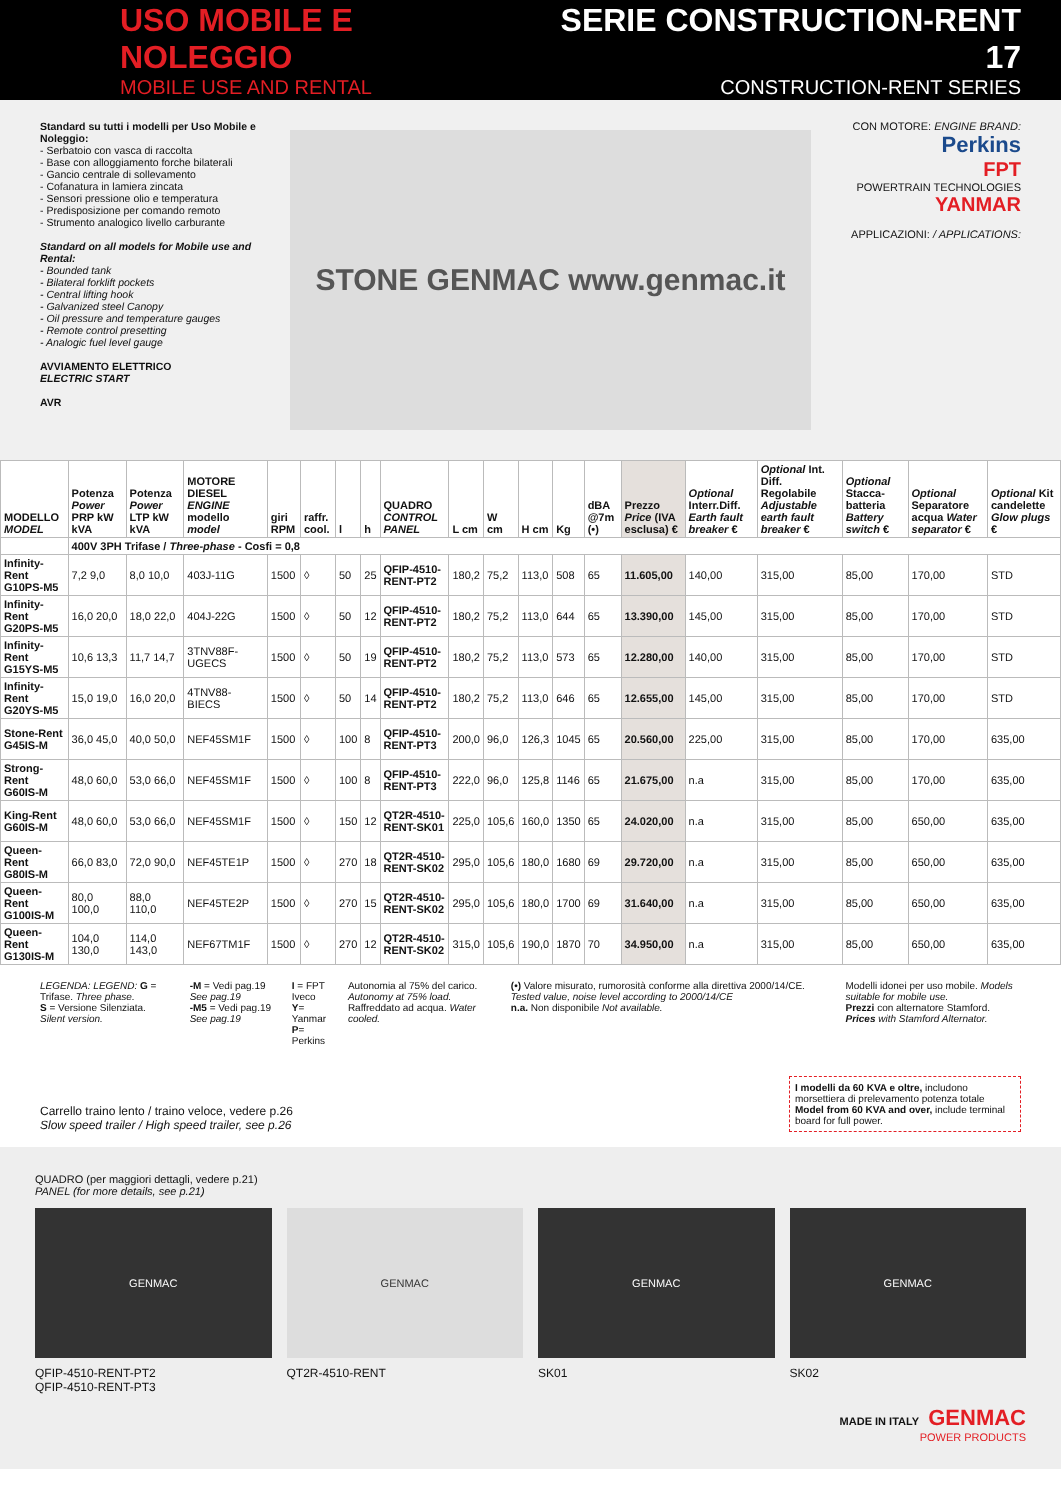USO MOBILE E NOLEGGIO
MOBILE USE AND RENTAL
SERIE CONSTRUCTION-RENT 17
CONSTRUCTION-RENT SERIES
Standard su tutti i modelli per Uso Mobile e Noleggio:
- Serbatoio con vasca di raccolta
- Base con alloggiamento forche bilaterali
- Gancio centrale di sollevamento
- Cofanatura in lamiera zincata
- Sensori pressione olio e temperatura
- Predisposizione per comando remoto
- Strumento analogico livello carburante
Standard on all models for Mobile use and Rental:
- Bounded tank
- Bilateral forklift pockets
- Central lifting hook
- Galvanized steel Canopy
- Oil pressure and temperature gauges
- Remote control presetting
- Analogic fuel level gauge
AVVIAMENTO ELETTRICO
ELECTRIC START
AVR
STONE GENMAC www.genmac.it
CON MOTORE: ENGINE BRAND:
Perkins
FPT
POWERTRAIN TECHNOLOGIES
YANMAR
APPLICAZIONI: / APPLICATIONS:
| MODELLO MODEL | Potenza Power PRP kW kVA | Potenza Power LTP kW kVA | MOTORE DIESEL ENGINE modello model | giri RPM | raffr. cool. | l | h | QUADRO CONTROL PANEL | L cm | W cm | H cm | Kg | dBA @7m (•) | Prezzo Price (IVA esclusa) € | Optional Interr.Diff. Earth fault breaker € | Optional Int. Diff. Regolabile Adjustable earth fault breaker € | Optional Stacca-batteria Battery switch € | Optional Separatore acqua Water separator € | Optional Kit candelette Glow plugs € |
| --- | --- | --- | --- | --- | --- | --- | --- | --- | --- | --- | --- | --- | --- | --- | --- | --- | --- | --- | --- |
| | 400V 3PH Trifase / Three-phase - Cosfi = 0,8 | | | | | | | | | | | | | | | | | | |
| Infinity-Rent G10PS-M5 | 7,2 9,0 | 8,0 10,0 | 403J-11G | 1500 | ◊ | 50 | 25 | QFIP-4510-RENT-PT2 | 180,2 | 75,2 | 113,0 | 508 | 65 | 11.605,00 | 140,00 | 315,00 | 85,00 | 170,00 | STD |
| Infinity-Rent G20PS-M5 | 16,0 20,0 | 18,0 22,0 | 404J-22G | 1500 | ◊ | 50 | 12 | QFIP-4510-RENT-PT2 | 180,2 | 75,2 | 113,0 | 644 | 65 | 13.390,00 | 145,00 | 315,00 | 85,00 | 170,00 | STD |
| Infinity-Rent G15YS-M5 | 10,6 13,3 | 11,7 14,7 | 3TNV88F-UGECS | 1500 | ◊ | 50 | 19 | QFIP-4510-RENT-PT2 | 180,2 | 75,2 | 113,0 | 573 | 65 | 12.280,00 | 140,00 | 315,00 | 85,00 | 170,00 | STD |
| Infinity-Rent G20YS-M5 | 15,0 19,0 | 16,0 20,0 | 4TNV88-BIECS | 1500 | ◊ | 50 | 14 | QFIP-4510-RENT-PT2 | 180,2 | 75,2 | 113,0 | 646 | 65 | 12.655,00 | 145,00 | 315,00 | 85,00 | 170,00 | STD |
| Stone-Rent G45IS-M | 36,0 45,0 | 40,0 50,0 | NEF45SM1F | 1500 | ◊ | 100 | 8 | QFIP-4510-RENT-PT3 | 200,0 | 96,0 | 126,3 | 1045 | 65 | 20.560,00 | 225,00 | 315,00 | 85,00 | 170,00 | 635,00 |
| Strong-Rent G60IS-M | 48,0 60,0 | 53,0 66,0 | NEF45SM1F | 1500 | ◊ | 100 | 8 | QFIP-4510-RENT-PT3 | 222,0 | 96,0 | 125,8 | 1146 | 65 | 21.675,00 | n.a | 315,00 | 85,00 | 170,00 | 635,00 |
| King-Rent G60IS-M | 48,0 60,0 | 53,0 66,0 | NEF45SM1F | 1500 | ◊ | 150 | 12 | QT2R-4510-RENT-SK01 | 225,0 | 105,6 | 160,0 | 1350 | 65 | 24.020,00 | n.a | 315,00 | 85,00 | 650,00 | 635,00 |
| Queen-Rent G80IS-M | 66,0 83,0 | 72,0 90,0 | NEF45TE1P | 1500 | ◊ | 270 | 18 | QT2R-4510-RENT-SK02 | 295,0 | 105,6 | 180,0 | 1680 | 69 | 29.720,00 | n.a | 315,00 | 85,00 | 650,00 | 635,00 |
| Queen-Rent G100IS-M | 80,0 100,0 | 88,0 110,0 | NEF45TE2P | 1500 | ◊ | 270 | 15 | QT2R-4510-RENT-SK02 | 295,0 | 105,6 | 180,0 | 1700 | 69 | 31.640,00 | n.a | 315,00 | 85,00 | 650,00 | 635,00 |
| Queen-Rent G130IS-M | 104,0 130,0 | 114,0 143,0 | NEF67TM1F | 1500 | ◊ | 270 | 12 | QT2R-4510-RENT-SK02 | 315,0 | 105,6 | 190,0 | 1870 | 70 | 34.950,00 | n.a | 315,00 | 85,00 | 650,00 | 635,00 |
LEGENDA: LEGEND: G = Trifase. Three phase.
S = Versione Silenziata. Silent version.
-M = Vedi pag.19 See pag.19
-M5 = Vedi pag.19 See pag.19
I = FPT Iveco
Y= Yanmar
P= Perkins
Autonomia al 75% del carico. Autonomy at 75% load.
Raffreddato ad acqua. Water cooled.
(•) Valore misurato, rumorosità conforme alla direttiva 2000/14/CE. Tested value, noise level according to 2000/14/CE
n.a. Non disponibile Not available.
Modelli idonei per uso mobile. Models suitable for mobile use.
Prezzi con alternatore Stamford. Prices with Stamford Alternator.
Carrello traino lento / traino veloce, vedere p.26
Slow speed trailer / High speed trailer, see p.26
I modelli da 60 KVA e oltre, includono morsettiera di prelevamento potenza totale
Model from 60 KVA and over, include terminal board for full power.
QUADRO (per maggiori dettagli, vedere p.21)
PANEL (for more details, see p.21)
GENMAC GENMAC GENMAC GENMAC
QFIP-4510-RENT-PT2
QFIP-4510-RENT-PT3
QT2R-4510-RENT SK01 SK02
MADE IN ITALY GENMAC
POWER PRODUCTS